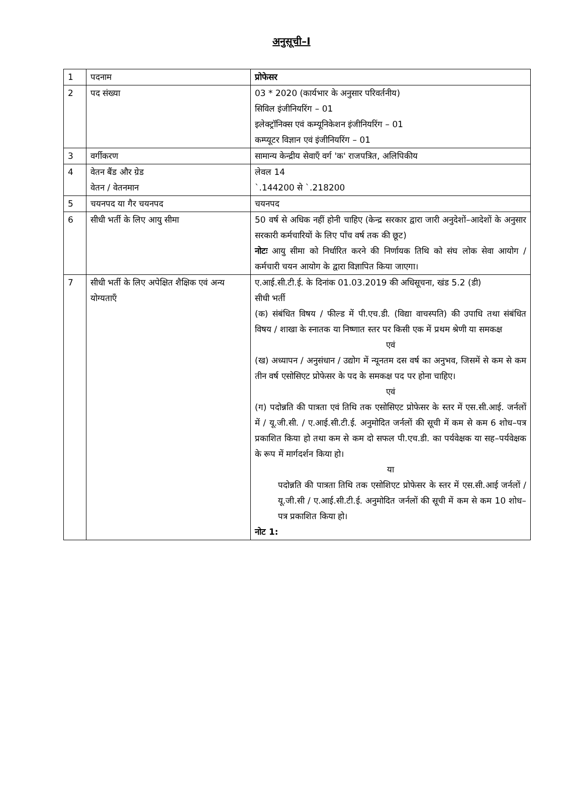अनुसूची–I
| 1 | पदनाम | प्रोफेसर |
| 2 | पद संख्या | 03 * 2020 (कार्यभार के अनुसार परिवर्तनीय) सिविल इंजीनियरिंग – 01 इलेक्ट्रॉनिक्स एवं कम्यूनिकेशन इंजीनियरिंग – 01 कम्प्यूटर विज्ञान एवं इंजीनियरिंग – 01 |
| 3 | वर्गीकरण | सामान्य केन्द्रीय सेवाएँ वर्ग 'क' राजपत्रित, अलिपिकीय |
| 4 | वेतन बैंड और ग्रेड वेतन / वेतनमान | लेवल 14 `.144200 से `.218200 |
| 5 | चयनपद या गैर चयनपद | चयनपद |
| 6 | सीधी भर्ती के लिए आयु सीमा | 50 वर्ष से अधिक नहीं होनी चाहिए (केन्द्र सरकार द्वारा जारी अनुदेशों–आदेशों के अनुसार सरकारी कर्मचारियों के लिए पाँच वर्ष तक की छूट) नोटः आयु सीमा को निर्धारित करने की निर्णायक तिथि को संघ लोक सेवा आयोग / कर्मचारी चयन आयोग के द्वारा विज्ञापित किया जाएगा। |
| 7 | सीधी भर्ती के लिए अपेक्षित शैक्षिक एवं अन्य योग्यताएँ | ए.आई.सी.टी.ई. के दिनांक 01.03.2019 की अधिसूचना, खंड 5.2 (डी) सीधी भर्ती (क) संबंधित विषय / फील्ड में पी.एच.डी. (विद्या वाचस्पति) की उपाधि तथा संबंधित विषय / शाखा के स्नातक या निष्णात स्तर पर किसी एक में प्रथम श्रेणी या समकक्ष एवं (ख) अध्यापन / अनुसंधान / उद्योग में न्यूनतम दस वर्ष का अनुभव, जिसमें से कम से कम तीन वर्ष एसोसिएट प्रोफेसर के पद के समकक्ष पद पर होना चाहिए। एवं (ग) पदोन्नति की पात्रता एवं तिथि तक एसोसिएट प्रोफेसर के स्तर में एस.सी.आई. जर्नलों में / यू.जी.सी. / ए.आई.सी.टी.ई. अनुमोदित जर्नलों की सूची में कम से कम 6 शोध–पत्र प्रकाशित किया हो तथा कम से कम दो सफल पी.एच.डी. का पर्यवेक्षक या सह–पर्यवेक्षक के रूप में मार्गदर्शन किया हो। या पदोन्नति की पात्रता तिथि तक एसोशिएट प्रोफेसर के स्तर में एस.सी.आई जर्नलों / यू.जी.सी / ए.आई.सी.टी.ई. अनुमोदित जर्नलों की सूची में कम से कम 10 शोध–पत्र प्रकाशित किया हो। नोट 1: |